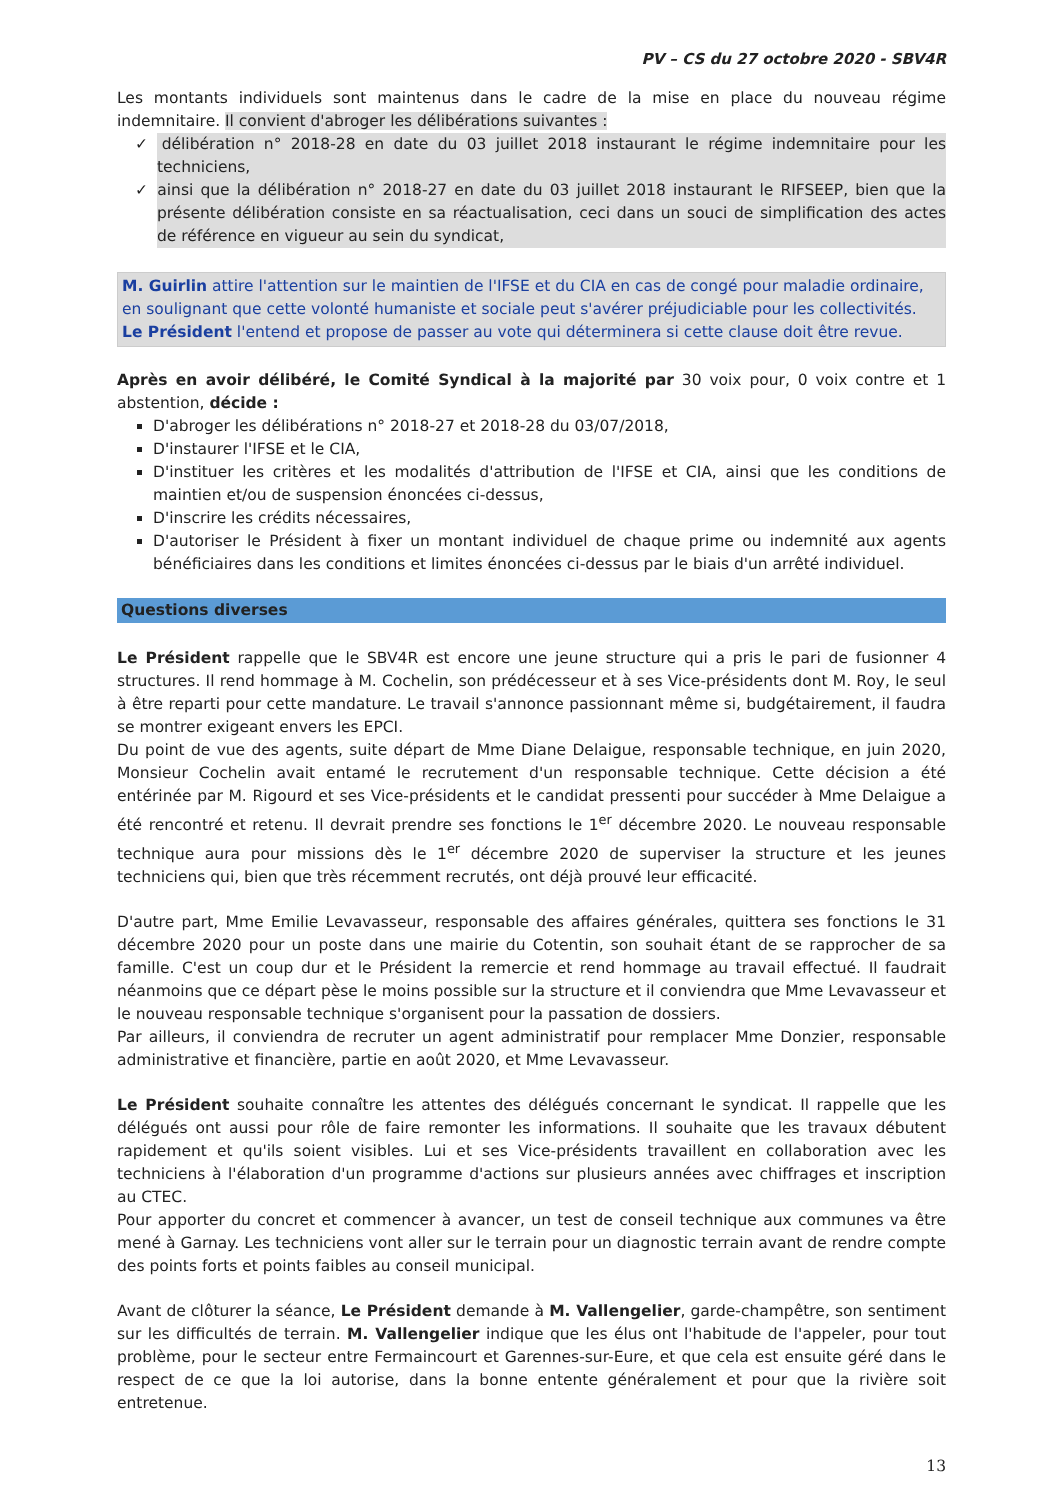PV – CS du 27 octobre 2020 - SBV4R
Les montants individuels sont maintenus dans le cadre de la mise en place du nouveau régime indemnitaire. Il convient d'abroger les délibérations suivantes :
✓ délibération n° 2018-28 en date du 03 juillet 2018 instaurant le régime indemnitaire pour les techniciens,
✓ ainsi que la délibération n° 2018-27 en date du 03 juillet 2018 instaurant le RIFSEEP, bien que la présente délibération consiste en sa réactualisation, ceci dans un souci de simplification des actes de référence en vigueur au sein du syndicat,
M. Guirlin attire l'attention sur le maintien de l'IFSE et du CIA en cas de congé pour maladie ordinaire, en soulignant que cette volonté humaniste et sociale peut s'avérer préjudiciable pour les collectivités.
Le Président l'entend et propose de passer au vote qui déterminera si cette clause doit être revue.
Après en avoir délibéré, le Comité Syndical à la majorité par 30 voix pour, 0 voix contre et 1 abstention, décide :
D'abroger les délibérations n° 2018-27 et 2018-28 du 03/07/2018,
D'instaurer l'IFSE et le CIA,
D'instituer les critères et les modalités d'attribution de l'IFSE et CIA, ainsi que les conditions de maintien et/ou de suspension énoncées ci-dessus,
D'inscrire les crédits nécessaires,
D'autoriser le Président à fixer un montant individuel de chaque prime ou indemnité aux agents bénéficiaires dans les conditions et limites énoncées ci-dessus par le biais d'un arrêté individuel.
Questions diverses
Le Président rappelle que le SBV4R est encore une jeune structure qui a pris le pari de fusionner 4 structures. Il rend hommage à M. Cochelin, son prédécesseur et à ses Vice-présidents dont M. Roy, le seul à être reparti pour cette mandature. Le travail s'annonce passionnant même si, budgétairement, il faudra se montrer exigeant envers les EPCI.
Du point de vue des agents, suite départ de Mme Diane Delaigue, responsable technique, en juin 2020, Monsieur Cochelin avait entamé le recrutement d'un responsable technique. Cette décision a été entérinée par M. Rigourd et ses Vice-présidents et le candidat pressenti pour succéder à Mme Delaigue a été rencontré et retenu. Il devrait prendre ses fonctions le 1<sup>er</sup> décembre 2020. Le nouveau responsable technique aura pour missions dès le 1<sup>er</sup> décembre 2020 de superviser la structure et les jeunes techniciens qui, bien que très récemment recrutés, ont déjà prouvé leur efficacité.
D'autre part, Mme Emilie Levavasseur, responsable des affaires générales, quittera ses fonctions le 31 décembre 2020 pour un poste dans une mairie du Cotentin, son souhait étant de se rapprocher de sa famille. C'est un coup dur et le Président la remercie et rend hommage au travail effectué. Il faudrait néanmoins que ce départ pèse le moins possible sur la structure et il conviendra que Mme Levavasseur et le nouveau responsable technique s'organisent pour la passation de dossiers.
Par ailleurs, il conviendra de recruter un agent administratif pour remplacer Mme Donzier, responsable administrative et financière, partie en août 2020, et Mme Levavasseur.
Le Président souhaite connaître les attentes des délégués concernant le syndicat. Il rappelle que les délégués ont aussi pour rôle de faire remonter les informations. Il souhaite que les travaux débutent rapidement et qu'ils soient visibles. Lui et ses Vice-présidents travaillent en collaboration avec les techniciens à l'élaboration d'un programme d'actions sur plusieurs années avec chiffrages et inscription au CTEC.
Pour apporter du concret et commencer à avancer, un test de conseil technique aux communes va être mené à Garnay. Les techniciens vont aller sur le terrain pour un diagnostic terrain avant de rendre compte des points forts et points faibles au conseil municipal.
Avant de clôturer la séance, Le Président demande à M. Vallengelier, garde-champêtre, son sentiment sur les difficultés de terrain. M. Vallengelier indique que les élus ont l'habitude de l'appeler, pour tout problème, pour le secteur entre Fermaincourt et Garennes-sur-Eure, et que cela est ensuite géré dans le respect de ce que la loi autorise, dans la bonne entente généralement et pour que la rivière soit entretenue.
13